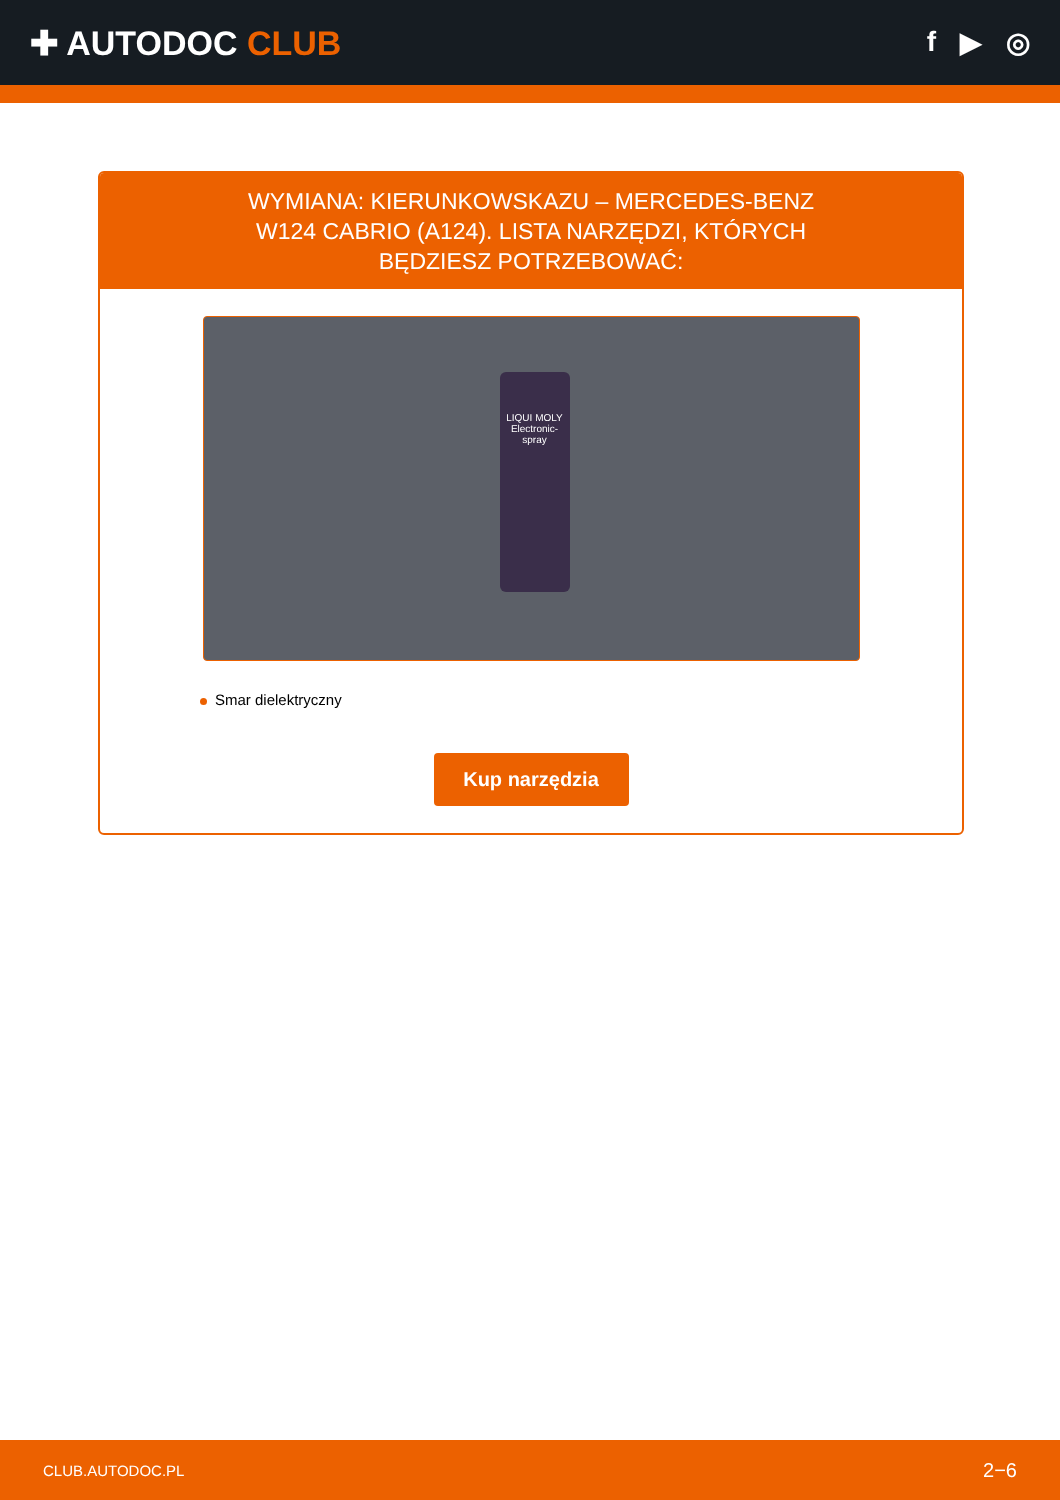✚ AUTODOC CLUB
f ▶ ◎
WYMIANA: KIERUNKOWSKAZU – MERCEDES-BENZ W124 CABRIO (A124). LISTA NARZĘDZI, KTÓRYCH BĘDZIESZ POTRZEBOWAĆ:
LIQUI MOLY
Electronic-spray
Smar dielektryczny
Kup narzędzia
CLUB.AUTODOC.PL 2−6